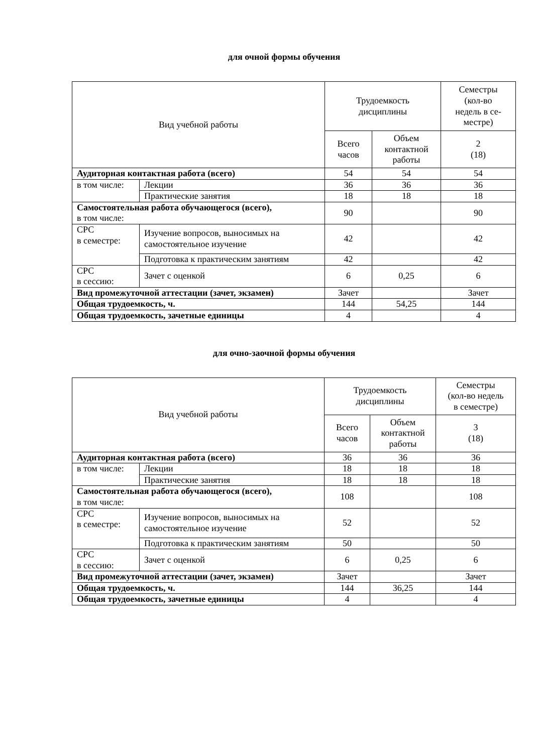для очной формы обучения
| Вид учебной работы | | Трудоемкость дисциплины | | Семестры (кол-во недель в се- местре) |
| --- | --- | --- | --- | --- |
| | | Всего часов | Объем контактной работы | 2 (18) |
| Аудиторная контактная работа (всего) | | 54 | 54 | 54 |
| в том числе: | Лекции | 36 | 36 | 36 |
| | Практические занятия | 18 | 18 | 18 |
| Самостоятельная работа обучающегося (всего), в том числе: | | 90 | | 90 |
| СРС в семестре: | Изучение вопросов, выносимых на самостоятельное изучение | 42 | | 42 |
| | Подготовка к практическим занятиям | 42 | | 42 |
| СРС в сессию: | Зачет с оценкой | 6 | 0,25 | 6 |
| Вид промежуточной аттестации (зачет, экзамен) | | Зачет | | Зачет |
| Общая трудоемкость, ч. | | 144 | 54,25 | 144 |
| Общая трудоемкость, зачетные единицы | | 4 | | 4 |
для очно-заочной формы обучения
| Вид учебной работы | | Трудоемкость дисциплины | | Семестры (кол-во недель в семестре) |
| --- | --- | --- | --- | --- |
| | | Всего часов | Объем контактной работы | 3 (18) |
| Аудиторная контактная работа (всего) | | 36 | 36 | 36 |
| в том числе: | Лекции | 18 | 18 | 18 |
| | Практические занятия | 18 | 18 | 18 |
| Самостоятельная работа обучающегося (всего), в том числе: | | 108 | | 108 |
| СРС в семестре: | Изучение вопросов, выносимых на самостоятельное изучение | 52 | | 52 |
| | Подготовка к практическим занятиям | 50 | | 50 |
| СРС в сессию: | Зачет с оценкой | 6 | 0,25 | 6 |
| Вид промежуточной аттестации (зачет, экзамен) | | Зачет | | Зачет |
| Общая трудоемкость, ч. | | 144 | 36,25 | 144 |
| Общая трудоемкость, зачетные единицы | | 4 | | 4 |